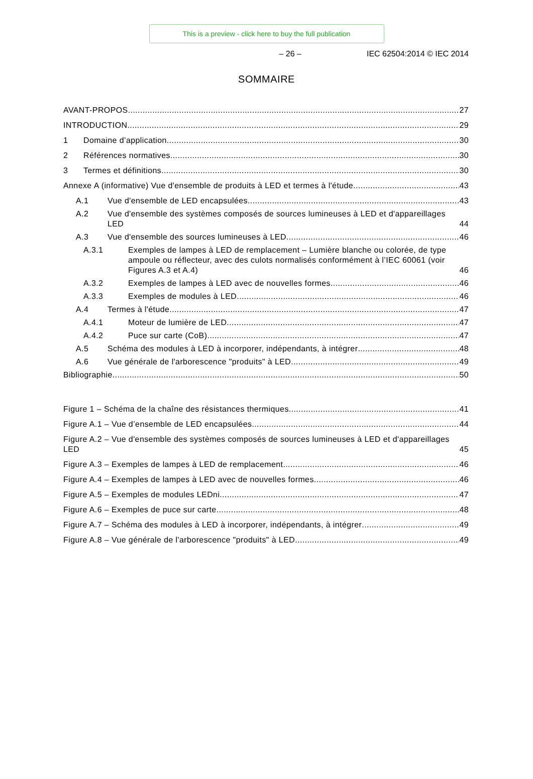This is a preview - click here to buy the full publication
– 26 – IEC 62504:2014 © IEC 2014
SOMMAIRE
AVANT-PROPOS
27
INTRODUCTION
29
1
Domaine d’application
30
2
Références normatives
30
3
Termes et définitions
30
Annexe A (informative) Vue d'ensemble de produits à LED et termes à l'étude
43
A.1
Vue d'ensemble de LED encapsulées
43
A.2
Vue d'ensemble des systèmes composés de sources lumineuses à LED et d'appareillages LED
44
A.3
Vue d'ensemble des sources lumineuses à LED
46
A.3.1
Exemples de lampes à LED de remplacement – Lumière blanche ou colorée, de type ampoule ou réflecteur, avec des culots normalisés conformément à l’IEC 60061 (voir Figures A.3 et A.4)
46
A.3.2
Exemples de lampes à LED avec de nouvelles formes
46
A.3.3
Exemples de modules à LED
46
A.4
Termes à l'étude
47
A.4.1
Moteur de lumière de LED
47
A.4.2
Puce sur carte (CoB)
47
A.5
Schéma des modules à LED à incorporer, indépendants, à intégrer
48
A.6
Vue générale de l'arborescence "produits" à LED
49
Bibliographie
50
Figure 1 – Schéma de la chaîne des résistances thermiques
41
Figure A.1 – Vue d’ensemble de LED encapsulées
44
Figure A.2 – Vue d'ensemble des systèmes composés de sources lumineuses à LED et d'appareillages LED
45
Figure A.3 – Exemples de lampes à LED de remplacement
46
Figure A.4 – Exemples de lampes à LED avec de nouvelles formes
46
Figure A.5 – Exemples de modules LEDni
47
Figure A.6 – Exemples de puce sur carte
48
Figure A.7 – Schéma des modules à LED à incorporer, indépendants, à intégrer
49
Figure A.8 – Vue générale de l'arborescence "produits" à LED
49